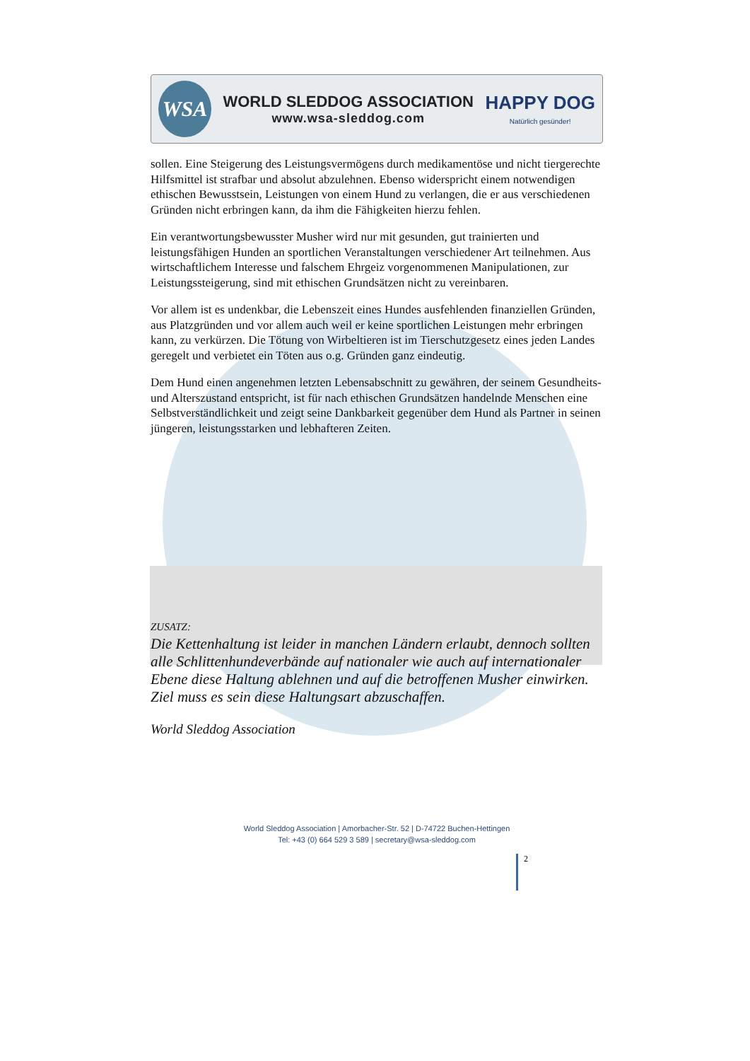WSA
WORLD SLEDDOG ASSOCIATION
www.wsa-sleddog.com
HAPPY DOG
Natürlich gesünder!
sollen. Eine Steigerung des Leistungsvermögens durch medikamentöse und nicht tiergerechte Hilfsmittel ist strafbar und absolut abzulehnen. Ebenso widerspricht einem notwendigen ethischen Bewusstsein, Leistungen von einem Hund zu verlangen, die er aus verschiedenen Gründen nicht erbringen kann, da ihm die Fähigkeiten hierzu fehlen.
Ein verantwortungsbewusster Musher wird nur mit gesunden, gut trainierten und leistungsfähigen Hunden an sportlichen Veranstaltungen verschiedener Art teilnehmen. Aus wirtschaftlichem Interesse und falschem Ehrgeiz vorgenommenen Manipulationen, zur Leistungssteigerung, sind mit ethischen Grundsätzen nicht zu vereinbaren.
Vor allem ist es undenkbar, die Lebenszeit eines Hundes ausfehlenden finanziellen Gründen, aus Platzgründen und vor allem auch weil er keine sportlichen Leistungen mehr erbringen kann, zu verkürzen. Die Tötung von Wirbeltieren ist im Tierschutzgesetz eines jeden Landes geregelt und verbietet ein Töten aus o.g. Gründen ganz eindeutig.
Dem Hund einen angenehmen letzten Lebensabschnitt zu gewähren, der seinem Gesundheits- und Alterszustand entspricht, ist für nach ethischen Grundsätzen handelnde Menschen eine Selbstverständlichkeit und zeigt seine Dankbarkeit gegenüber dem Hund als Partner in seinen jüngeren, leistungsstarken und lebhafteren Zeiten.
ZUSATZ:
Die Kettenhaltung ist leider in manchen Ländern erlaubt, dennoch sollten alle Schlittenhundeverbände auf nationaler wie auch auf internationaler Ebene diese Haltung ablehnen und auf die betroffenen Musher einwirken. Ziel muss es sein diese Haltungsart abzuschaffen.
World Sleddog Association
World Sleddog Association | Amorbacher-Str. 52 | D-74722 Buchen-Hettingen
Tel: +43 (0) 664 529 3 589 | secretary@wsa-sleddog.com
2